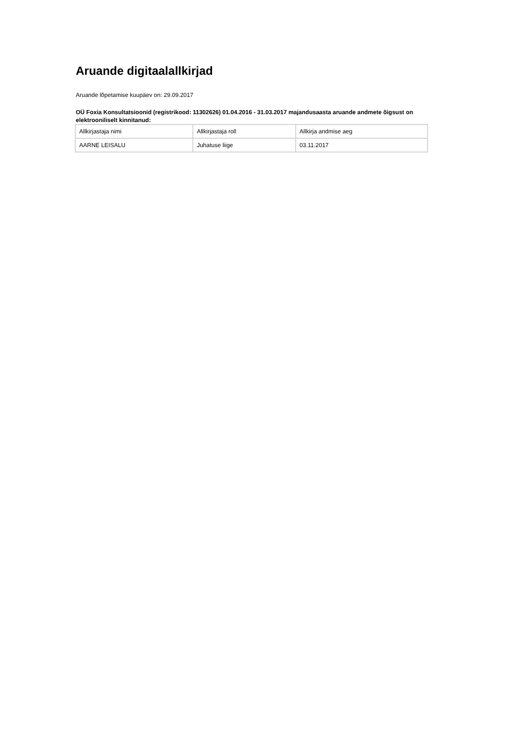Aruande digitaalallkirjad
Aruande lõpetamise kuupäev on: 29.09.2017
OÜ Foxia Konsultatsioonid (registrikood: 11302626) 01.04.2016 - 31.03.2017 majandusaasta aruande andmete õigsust on elektrooniliselt kinnitanud:
| Allkirjastaja nimi | Allkirjastaja roll | Allkirja andmise aeg |
| AARNE LEISALU | Juhatuse liige | 03.11.2017 |